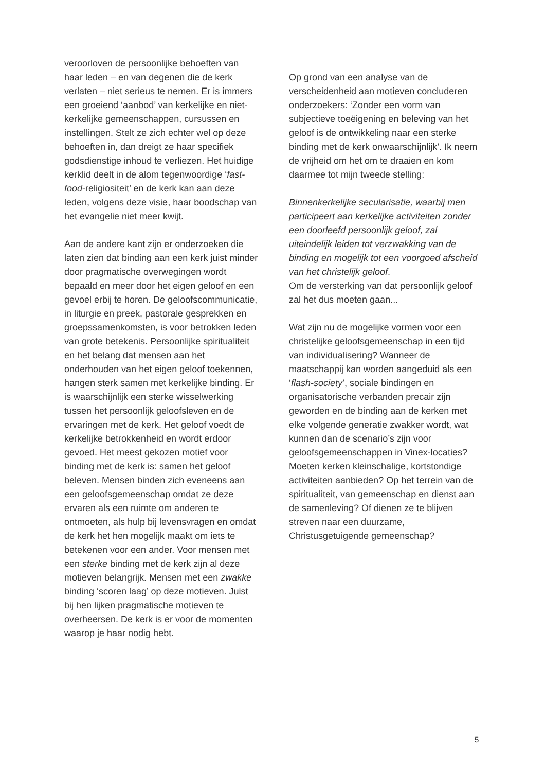veroorloven de persoonlijke behoeften van haar leden – en van degenen die de kerk verlaten – niet serieus te nemen. Er is immers een groeiend ‘aanbod’ van kerkelijke en niet-kerkelijke gemeenschappen, cursussen en instellingen. Stelt ze zich echter wel op deze behoeften in, dan dreigt ze haar specifiek godsdienstige inhoud te verliezen. Het huidige kerklid deelt in de alom tegenwoordige ‘fast-food-religiositeit’ en de kerk kan aan deze leden, volgens deze visie, haar boodschap van het evangelie niet meer kwijt.
Aan de andere kant zijn er onderzoeken die laten zien dat binding aan een kerk juist minder door pragmatische overwegingen wordt bepaald en meer door het eigen geloof en een gevoel erbij te horen. De geloofscommunicatie, in liturgie en preek, pastorale gesprekken en groepssamenkomsten, is voor betrokken leden van grote betekenis. Persoonlijke spiritualiteit en het belang dat mensen aan het onderhouden van het eigen geloof toekennen, hangen sterk samen met kerkelijke binding. Er is waarschijnlijk een sterke wisselwerking tussen het persoonlijk geloofsleven en de ervaringen met de kerk. Het geloof voedt de kerkelijke betrokkenheid en wordt erdoor gevoed. Het meest gekozen motief voor binding met de kerk is: samen het geloof beleven. Mensen binden zich eveneens aan een geloofsgemeenschap omdat ze deze ervaren als een ruimte om anderen te ontmoeten, als hulp bij levensvragen en omdat de kerk het hen mogelijk maakt om iets te betekenen voor een ander. Voor mensen met een sterke binding met de kerk zijn al deze motieven belangrijk. Mensen met een zwakke binding ‘scoren laag’ op deze motieven. Juist bij hen lijken pragmatische motieven te overheersen. De kerk is er voor de momenten waarop je haar nodig hebt.
Op grond van een analyse van de verscheidenheid aan motieven concluderen onderzoekers: ‘Zonder een vorm van subjectieve toeëigening en beleving van het geloof is de ontwikkeling naar een sterke binding met de kerk onwaarschijnlijk’. Ik neem de vrijheid om het om te draaien en kom daarmee tot mijn tweede stelling:
Binnenkerkelijke secularisatie, waarbij men participeert aan kerkelijke activiteiten zonder een doorleefd persoonlijk geloof, zal uiteindelijk leiden tot verzwakking van de binding en mogelijk tot een voorgoed afscheid van het christelijk geloof.
Om de versterking van dat persoonlijk geloof zal het dus moeten gaan...
Wat zijn nu de mogelijke vormen voor een christelijke geloofsgemeenschap in een tijd van individualisering? Wanneer de maatschappij kan worden aangeduid als een ‘flash-society’, sociale bindingen en organisatorische verbanden precair zijn geworden en de binding aan de kerken met elke volgende generatie zwakker wordt, wat kunnen dan de scenario’s zijn voor geloofsgemeenschappen in Vinex-locaties? Moeten kerken kleinschalige, kortstondige activiteiten aanbieden? Op het terrein van de spiritualiteit, van gemeenschap en dienst aan de samenleving? Of dienen ze te blijven streven naar een duurzame, Christusgetuigende gemeenschap?
5